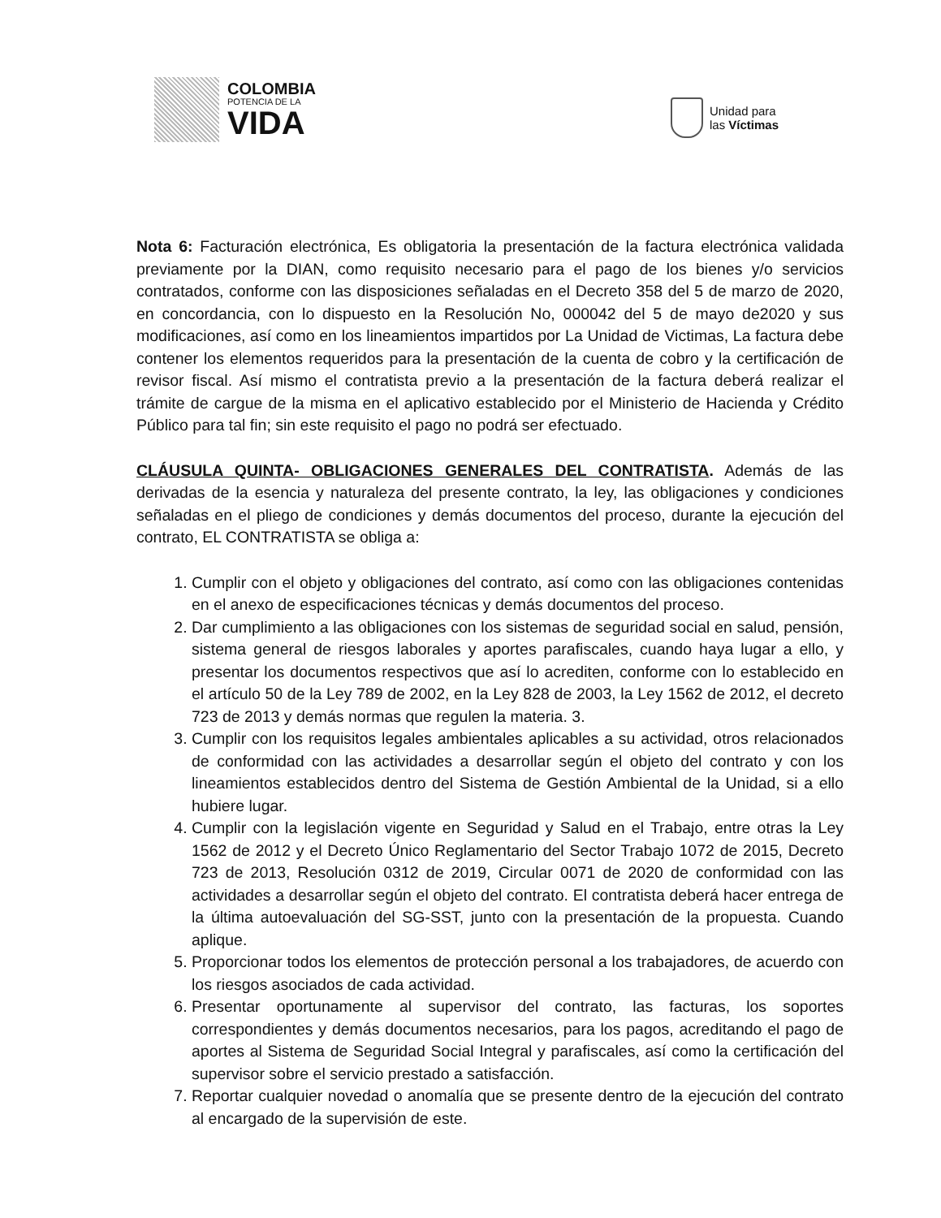COLOMBIA
POTENCIA DE LA
VIDA
Unidad para
las Víctimas
Nota 6: Facturación electrónica, Es obligatoria la presentación de la factura electrónica validada previamente por la DIAN, como requisito necesario para el pago de los bienes y/o servicios contratados, conforme con las disposiciones señaladas en el Decreto 358 del 5 de marzo de 2020, en concordancia, con lo dispuesto en la Resolución No, 000042 del 5 de mayo de2020 y sus modificaciones, así como en los lineamientos impartidos por La Unidad de Victimas, La factura debe contener los elementos requeridos para la presentación de la cuenta de cobro y la certificación de revisor fiscal. Así mismo el contratista previo a la presentación de la factura deberá realizar el trámite de cargue de la misma en el aplicativo establecido por el Ministerio de Hacienda y Crédito Público para tal fin; sin este requisito el pago no podrá ser efectuado.
CLÁUSULA QUINTA- OBLIGACIONES GENERALES DEL CONTRATISTA. Además de las derivadas de la esencia y naturaleza del presente contrato, la ley, las obligaciones y condiciones señaladas en el pliego de condiciones y demás documentos del proceso, durante la ejecución del contrato, EL CONTRATISTA se obliga a:
1. Cumplir con el objeto y obligaciones del contrato, así como con las obligaciones contenidas en el anexo de especificaciones técnicas y demás documentos del proceso.
2. Dar cumplimiento a las obligaciones con los sistemas de seguridad social en salud, pensión, sistema general de riesgos laborales y aportes parafiscales, cuando haya lugar a ello, y presentar los documentos respectivos que así lo acrediten, conforme con lo establecido en el artículo 50 de la Ley 789 de 2002, en la Ley 828 de 2003, la Ley 1562 de 2012, el decreto 723 de 2013 y demás normas que regulen la materia. 3.
3. Cumplir con los requisitos legales ambientales aplicables a su actividad, otros relacionados de conformidad con las actividades a desarrollar según el objeto del contrato y con los lineamientos establecidos dentro del Sistema de Gestión Ambiental de la Unidad, si a ello hubiere lugar.
4. Cumplir con la legislación vigente en Seguridad y Salud en el Trabajo, entre otras la Ley 1562 de 2012 y el Decreto Único Reglamentario del Sector Trabajo 1072 de 2015, Decreto 723 de 2013, Resolución 0312 de 2019, Circular 0071 de 2020 de conformidad con las actividades a desarrollar según el objeto del contrato. El contratista deberá hacer entrega de la última autoevaluación del SG-SST, junto con la presentación de la propuesta. Cuando aplique.
5. Proporcionar todos los elementos de protección personal a los trabajadores, de acuerdo con los riesgos asociados de cada actividad.
6. Presentar oportunamente al supervisor del contrato, las facturas, los soportes correspondientes y demás documentos necesarios, para los pagos, acreditando el pago de aportes al Sistema de Seguridad Social Integral y parafiscales, así como la certificación del supervisor sobre el servicio prestado a satisfacción.
7. Reportar cualquier novedad o anomalía que se presente dentro de la ejecución del contrato al encargado de la supervisión de este.